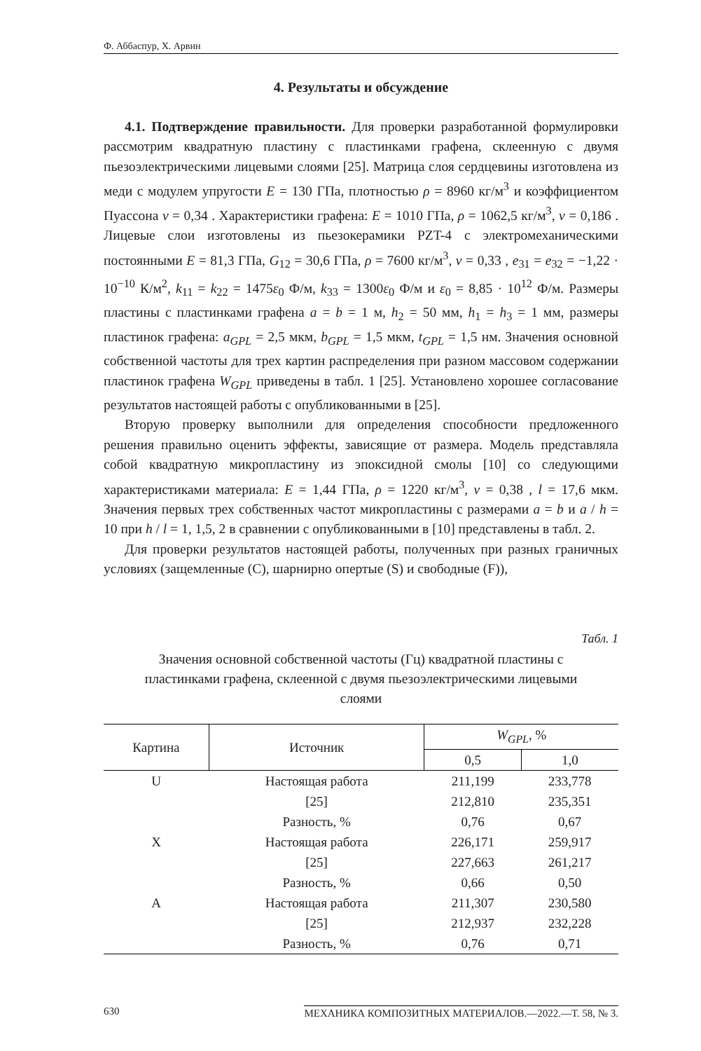Ф. Аббаспур, Х. Арвин
4. Результаты и обсуждение
4.1. Подтверждение правильности. Для проверки разработанной формулировки рассмотрим квадратную пластину с пластинками графена, склеенную с двумя пьезоэлектрическими лицевыми слоями [25]. Матрица слоя сердцевины изготовлена из меди с модулем упругости E = 130 ГПа, плотностью ρ = 8960 кг/м<sup>3</sup> и коэффициентом Пуассона ν = 0,34 . Характеристики графена: E = 1010 ГПа, ρ = 1062,5 кг/м<sup>3</sup>, ν = 0,186 . Лицевые слои изготовлены из пьезокерамики PZT-4 с электромеханическими постоянными E = 81,3 ГПа, G<sub>12</sub> = 30,6 ГПа, ρ = 7600 кг/м<sup>3</sup>, ν = 0,33 , e<sub>31</sub> = e<sub>32</sub> = −1,22 · 10<sup>−10</sup> К/м<sup>2</sup>, k<sub>11</sub> = k<sub>22</sub> = 1475ε<sub>0</sub> Ф/м, k<sub>33</sub> = 1300ε<sub>0</sub> Ф/м и ε<sub>0</sub> = 8,85 · 10<sup>12</sup> Ф/м. Размеры пластины с пластинками графена a = b = 1 м, h<sub>2</sub> = 50 мм, h<sub>1</sub> = h<sub>3</sub> = 1 мм, размеры пластинок графена: a<sub>GPL</sub> = 2,5 мкм, b<sub>GPL</sub> = 1,5 мкм, t<sub>GPL</sub> = 1,5 нм. Значения основной собственной частоты для трех картин распределения при разном массовом содержании пластинок графена W<sub>GPL</sub> приведены в табл. 1 [25]. Установлено хорошее согласование результатов настоящей работы с опубликованными в [25].
Вторую проверку выполнили для определения способности предложенного решения правильно оценить эффекты, зависящие от размера. Модель представляла собой квадратную микропластину из эпоксидной смолы [10] со следующими характеристиками материала: E = 1,44 ГПа, ρ = 1220 кг/м<sup>3</sup>, ν = 0,38 , l = 17,6 мкм. Значения первых трех собственных частот микропластины с размерами a = b и a / h = 10 при h / l = 1, 1,5, 2 в сравнении с опубликованными в [10] представлены в табл. 2.
Для проверки результатов настоящей работы, полученных при разных граничных условиях (защемленные (C), шарнирно опертые (S) и свободные (F)),
Табл. 1
Значения основной собственной частоты (Гц) квадратной пластины с пластинками графена, склеенной с двумя пьезоэлектрическими лицевыми слоями
| Картина | Источник | W<sub>GPL</sub> , % | |
| --- | --- | --- | --- |
| | | 0,5 | 1,0 |
| U | Настоящая работа | 211,199 | 233,778 |
| | [25] | 212,810 | 235,351 |
| | Разность, % | 0,76 | 0,67 |
| X | Настоящая работа | 226,171 | 259,917 |
| | [25] | 227,663 | 261,217 |
| | Разность, % | 0,66 | 0,50 |
| A | Настоящая работа | 211,307 | 230,580 |
| | [25] | 212,937 | 232,228 |
| | Разность, % | 0,76 | 0,71 |
630 МЕХАНИКА КОМПОЗИТНЫХ МАТЕРИАЛОВ.—2022.—Т. 58, № 3.